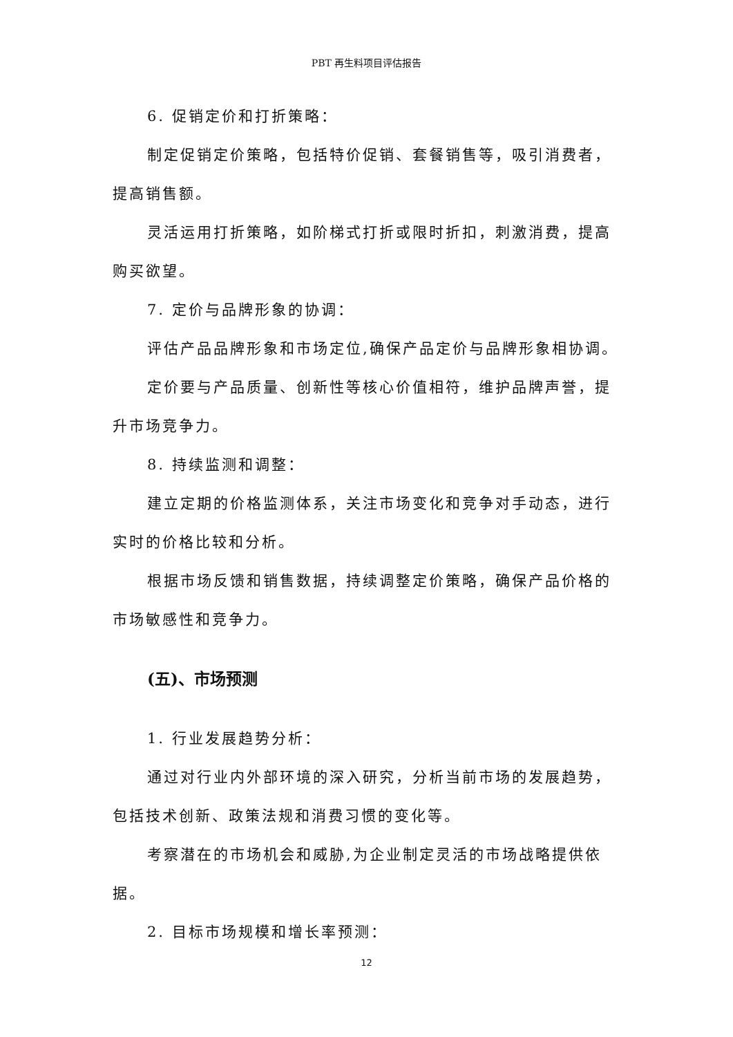PBT 再生料项目评估报告
6. 促销定价和打折策略：
制定促销定价策略，包括特价促销、套餐销售等，吸引消费者，提高销售额。
灵活运用打折策略，如阶梯式打折或限时折扣，刺激消费，提高购买欲望。
7. 定价与品牌形象的协调：
评估产品品牌形象和市场定位,确保产品定价与品牌形象相协调。
定价要与产品质量、创新性等核心价值相符，维护品牌声誉，提升市场竞争力。
8. 持续监测和调整：
建立定期的价格监测体系，关注市场变化和竞争对手动态，进行实时的价格比较和分析。
根据市场反馈和销售数据，持续调整定价策略，确保产品价格的市场敏感性和竞争力。
(五)、市场预测
1. 行业发展趋势分析：
通过对行业内外部环境的深入研究，分析当前市场的发展趋势，包括技术创新、政策法规和消费习惯的变化等。
考察潜在的市场机会和威胁,为企业制定灵活的市场战略提供依据。
2. 目标市场规模和增长率预测：
12